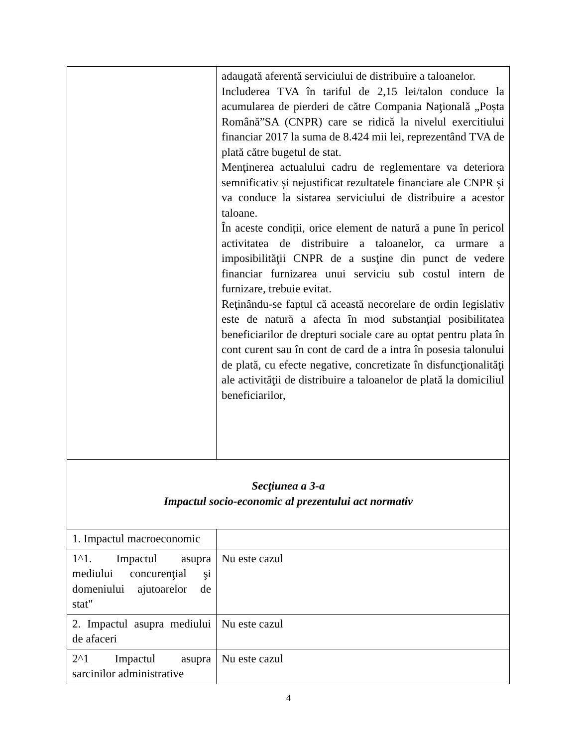| | adaugată aferentă serviciului de distribuire a taloanelor. Includerea TVA în tariful de 2,15 lei/talon conduce la acumularea de pierderi de către Compania Naţională „Poșta Română”SA (CNPR) care se ridică la nivelul exercitiului financiar 2017 la suma de 8.424 mii lei, reprezentând TVA de plată către bugetul de stat. Menţinerea actualului cadru de reglementare va deteriora semnificativ și nejustificat rezultatele financiare ale CNPR și va conduce la sistarea serviciului de distribuire a acestor taloane. În aceste condiții, orice element de natură a pune în pericol activitatea de distribuire a taloanelor, ca urmare a imposibilităţii CNPR de a susţine din punct de vedere financiar furnizarea unui serviciu sub costul intern de furnizare, trebuie evitat. Reţinându-se faptul că această necorelare de ordin legislativ este de natură a afecta în mod substanțial posibilitatea beneficiarilor de drepturi sociale care au optat pentru plata în cont curent sau în cont de card de a intra în posesia talonului de plată, cu efecte negative, concretizate în disfuncţionalităţi ale activităţii de distribuire a taloanelor de plată la domiciliul beneficiarilor, |
| Secţiunea a 3-a Impactul socio-economic al prezentului act normativ | |
| 1. Impactul macroeconomic | |
| 1^1. Impactul asupra mediului concurenţial şi domeniului ajutoarelor de stat" | Nu este cazul |
| 2. Impactul asupra mediului de afaceri | Nu este cazul |
| 2^1 Impactul asupra sarcinilor administrative | Nu este cazul |
4